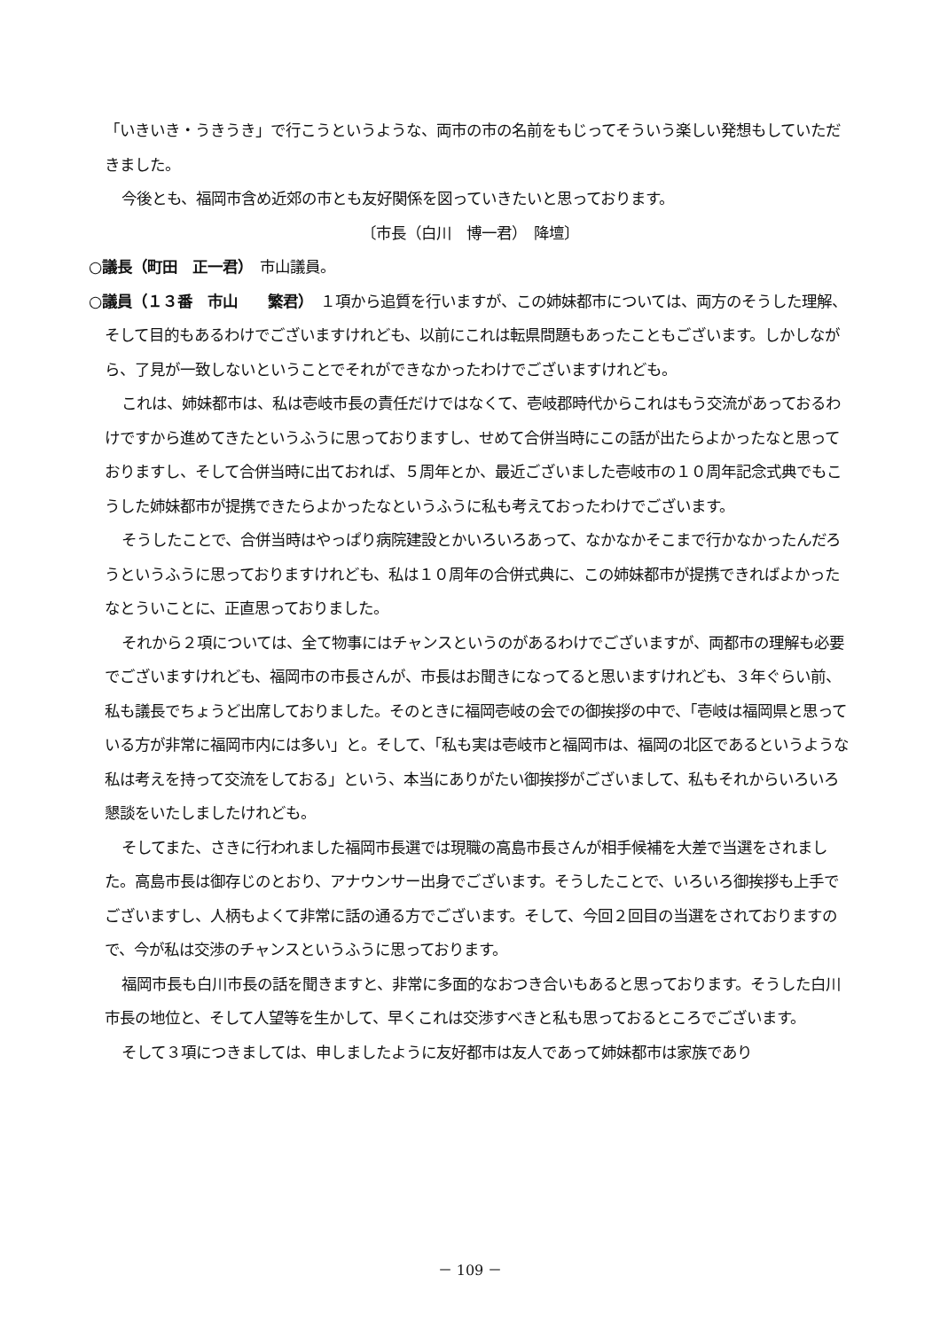「いきいき・うきうき」で行こうというような、両市の市の名前をもじってそういう楽しい発想もしていただきました。
今後とも、福岡市含め近郊の市とも友好関係を図っていきたいと思っております。
〔市長（白川　博一君）　降壇〕
○議長（町田　正一君）　市山議員。
○議員（１３番　市山　　繁君）　１項から追質を行いますが、この姉妹都市については、両方のそうした理解、そして目的もあるわけでございますけれども、以前にこれは転県問題もあったこともございます。しかしながら、了見が一致しないということでそれができなかったわけでございますけれども。
これは、姉妹都市は、私は壱岐市長の責任だけではなくて、壱岐郡時代からこれはもう交流があっておるわけですから進めてきたというふうに思っておりますし、せめて合併当時にこの話が出たらよかったなと思っておりますし、そして合併当時に出ておれば、５周年とか、最近ございました壱岐市の１０周年記念式典でもこうした姉妹都市が提携できたらよかったなというふうに私も考えておったわけでございます。
そうしたことで、合併当時はやっぱり病院建設とかいろいろあって、なかなかそこまで行かなかったんだろうというふうに思っておりますけれども、私は１０周年の合併式典に、この姉妹都市が提携できればよかったなとういことに、正直思っておりました。
それから２項については、全て物事にはチャンスというのがあるわけでございますが、両都市の理解も必要でございますけれども、福岡市の市長さんが、市長はお聞きになってると思いますけれども、３年ぐらい前、私も議長でちょうど出席しておりました。そのときに福岡壱岐の会での御挨拶の中で、「壱岐は福岡県と思っている方が非常に福岡市内には多い」と。そして、「私も実は壱岐市と福岡市は、福岡の北区であるというような私は考えを持って交流をしておる」という、本当にありがたい御挨拶がございまして、私もそれからいろいろ懇談をいたしましたけれども。
そしてまた、さきに行われました福岡市長選では現職の高島市長さんが相手候補を大差で当選をされました。高島市長は御存じのとおり、アナウンサー出身でございます。そうしたことで、いろいろ御挨拶も上手でございますし、人柄もよくて非常に話の通る方でございます。そして、今回２回目の当選をされておりますので、今が私は交渉のチャンスというふうに思っております。
福岡市長も白川市長の話を聞きますと、非常に多面的なおつき合いもあると思っております。そうした白川市長の地位と、そして人望等を生かして、早くこれは交渉すべきと私も思っておるところでございます。
そして３項につきましては、申しましたように友好都市は友人であって姉妹都市は家族であり
－ 109 －